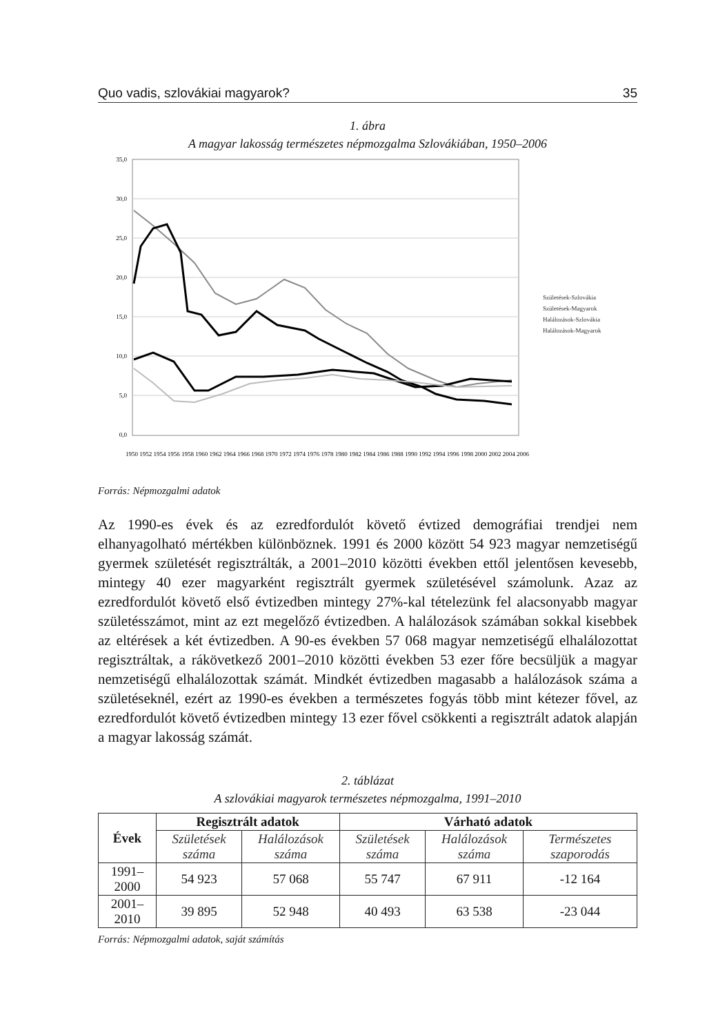Quo vadis, szlovákiai magyarok? 35
1. ábra
A magyar lakosság természetes népmozgalma Szlovákiában, 1950–2006
35,0
30,0
25,0
20,0
15,0
10,0
5,0
0,0
Születések-Szlovákia
Születések-Magyarok
Halálozások-Szlovákia
Halálozások-Magyarok
1950 1952 1954 1956 1958 1960 1962 1964 1966 1968 1970 1972 1974 1976 1978 1980 1982 1984 1986 1988 1990 1992 1994 1996 1998 2000 2002 2004 2006
Forrás: Népmozgalmi adatok
Az 1990-es évek és az ezredfordulót követő évtized demográfiai trendjei nem elhanyagolható mértékben különböznek. 1991 és 2000 között 54 923 magyar nemzetiségű gyermek születését regisztrálták, a 2001–2010 közötti években ettől jelentősen kevesebb, mintegy 40 ezer magyarként regisztrált gyermek születésével számolunk. Azaz az ezredfordulót követő első évtizedben mintegy 27%-kal tételezünk fel alacsonyabb magyar születésszámot, mint az ezt megelőző évtizedben. A halálozások számában sokkal kisebbek az eltérések a két évtizedben. A 90-es években 57 068 magyar nemzetiségű elhalálozottat regisztráltak, a rákövetkező 2001–2010 közötti években 53 ezer főre becsüljük a magyar nemzetiségű elhalálozottak számát. Mindkét évtizedben magasabb a halálozások száma a születéseknél, ezért az 1990-es években a természetes fogyás több mint kétezer fővel, az ezredfordulót követő évtizedben mintegy 13 ezer fővel csökkenti a regisztrált adatok alapján a magyar lakosság számát.
2. táblázat
A szlovákiai magyarok természetes népmozgalma, 1991–2010
| Évek | Regisztrált adatok | | Várható adatok | | |
| --- | --- | --- | --- | --- | --- |
| | Születések száma | Halálozások száma | Születések száma | Halálozások száma | Természetes szaporodás |
| 1991–2000 | 54 923 | 57 068 | 55 747 | 67 911 | -12 164 |
| 2001–2010 | 39 895 | 52 948 | 40 493 | 63 538 | -23 044 |
Forrás: Népmozgalmi adatok, saját számítás